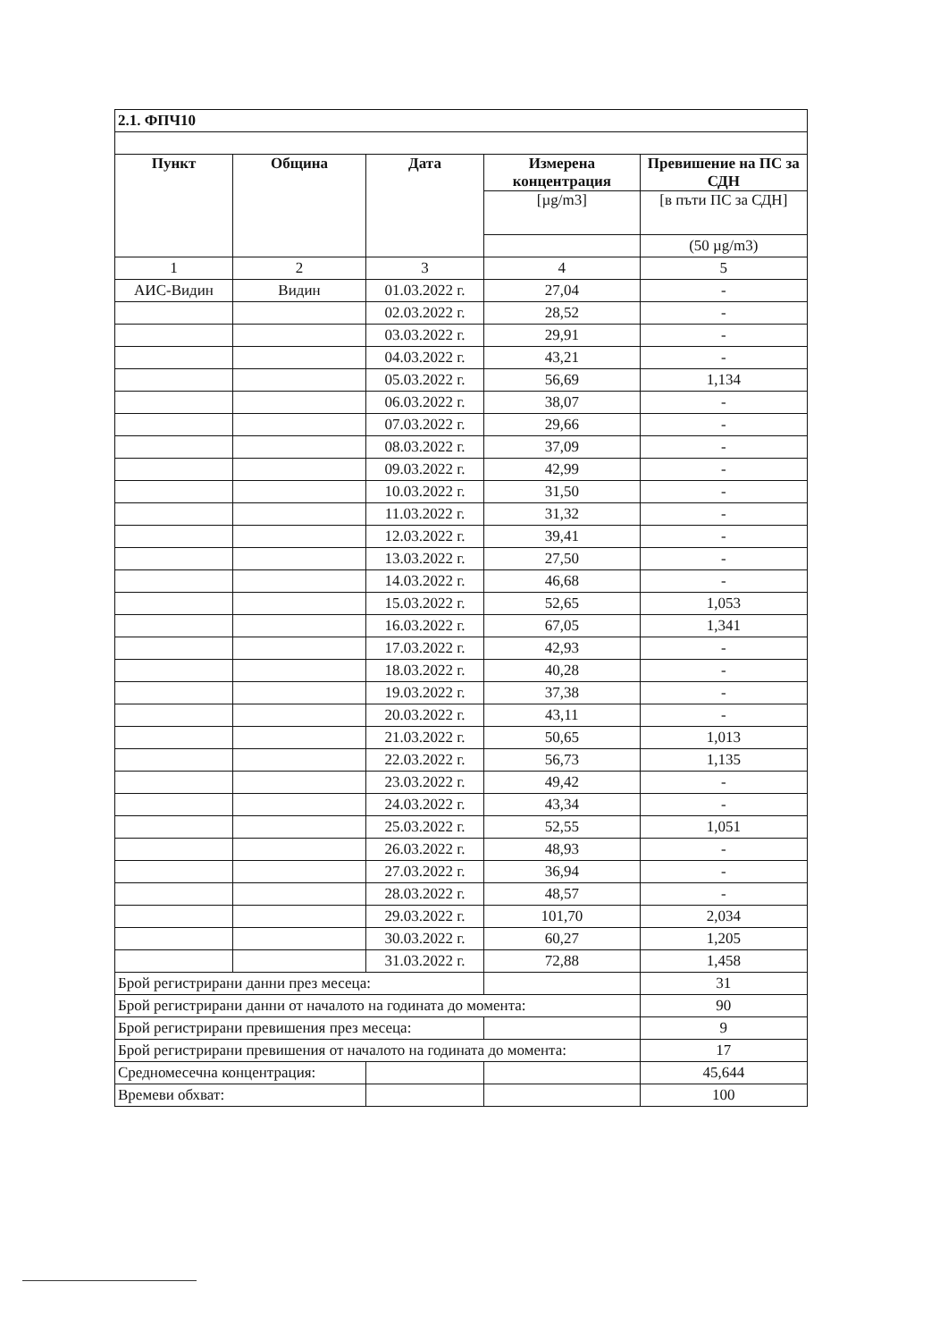| 2.1. ФПЧ10 | | | | |
| Пункт | Община | Дата | Измерена концентрация | Превишение на ПС за СДН |
| | | | [µg/m3] | [в пъти ПС за СДН] |
| | | | | (50 µg/m3) |
| 1 | 2 | 3 | 4 | 5 |
| АИС-Видин | Видин | 01.03.2022 г. | 27,04 | - |
| | | 02.03.2022 г. | 28,52 | - |
| | | 03.03.2022 г. | 29,91 | - |
| | | 04.03.2022 г. | 43,21 | - |
| | | 05.03.2022 г. | 56,69 | 1,134 |
| | | 06.03.2022 г. | 38,07 | - |
| | | 07.03.2022 г. | 29,66 | - |
| | | 08.03.2022 г. | 37,09 | - |
| | | 09.03.2022 г. | 42,99 | - |
| | | 10.03.2022 г. | 31,50 | - |
| | | 11.03.2022 г. | 31,32 | - |
| | | 12.03.2022 г. | 39,41 | - |
| | | 13.03.2022 г. | 27,50 | - |
| | | 14.03.2022 г. | 46,68 | - |
| | | 15.03.2022 г. | 52,65 | 1,053 |
| | | 16.03.2022 г. | 67,05 | 1,341 |
| | | 17.03.2022 г. | 42,93 | - |
| | | 18.03.2022 г. | 40,28 | - |
| | | 19.03.2022 г. | 37,38 | - |
| | | 20.03.2022 г. | 43,11 | - |
| | | 21.03.2022 г. | 50,65 | 1,013 |
| | | 22.03.2022 г. | 56,73 | 1,135 |
| | | 23.03.2022 г. | 49,42 | - |
| | | 24.03.2022 г. | 43,34 | - |
| | | 25.03.2022 г. | 52,55 | 1,051 |
| | | 26.03.2022 г. | 48,93 | - |
| | | 27.03.2022 г. | 36,94 | - |
| | | 28.03.2022 г. | 48,57 | - |
| | | 29.03.2022 г. | 101,70 | 2,034 |
| | | 30.03.2022 г. | 60,27 | 1,205 |
| | | 31.03.2022 г. | 72,88 | 1,458 |
| Брой регистрирани данни през месеца: | | | | 31 |
| Брой регистрирани данни от началото на годината до момента: | | | | 90 |
| Брой регистрирани превишения през месеца: | | | | 9 |
| Брой регистрирани превишения от началото на годината до момента: | | | | 17 |
| Средномесечна концентрация: | | | | 45,644 |
| Времеви обхват: | | | | 100 |